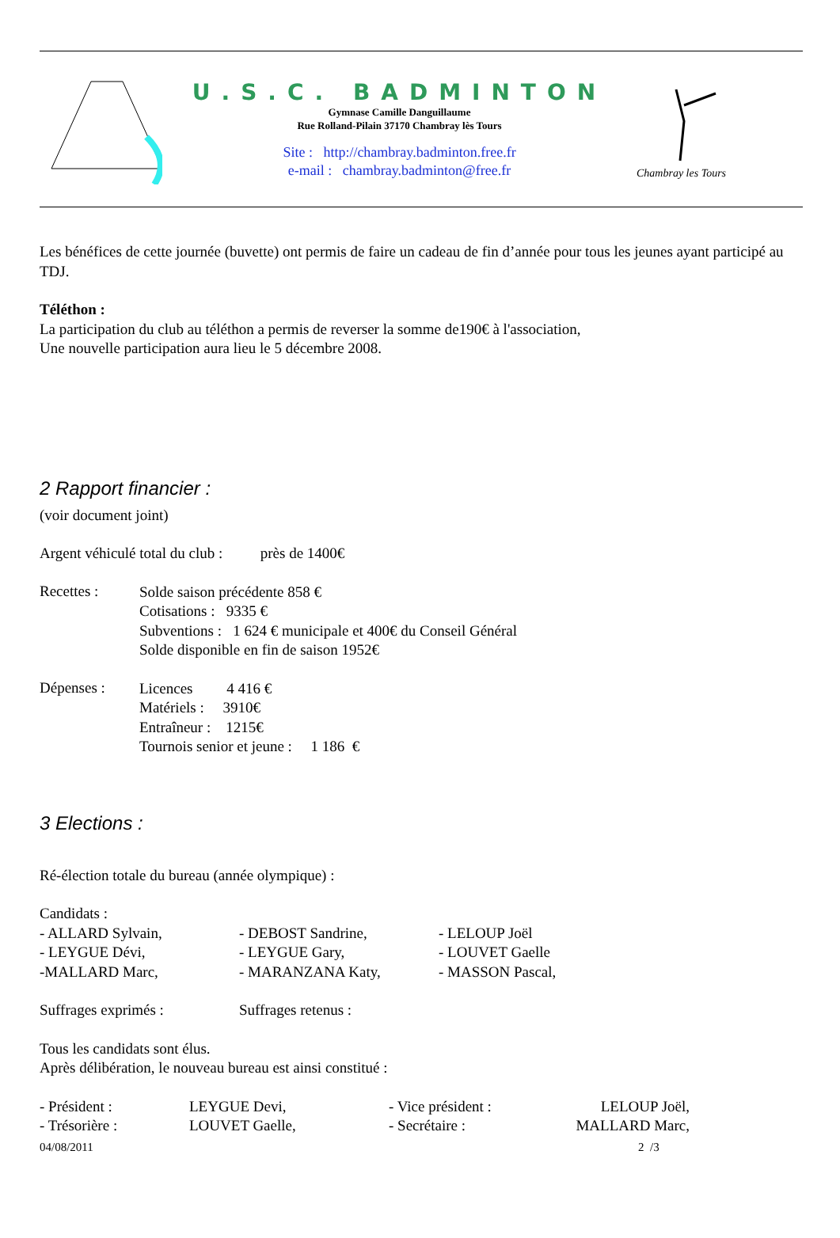U.S.C. BADMINTON
Gymnase Camille Danguillaume
Rue Rolland-Pilain 37170 Chambray lès Tours
Site : http://chambray.badminton.free.fr
e-mail : chambray.badminton@free.fr
Chambray les Tours
Les bénéfices de cette journée (buvette) ont permis de faire un cadeau de fin d’année pour tous les jeunes ayant participé au TDJ.
Téléthon :
La participation du club au téléthon a permis de reverser la somme de190€ à l'association,
Une nouvelle participation aura lieu le 5 décembre 2008.
2 Rapport financier :
(voir document joint)
Argent véhiculé total du club : près de 1400€
Recettes :
Solde saison précédente 858 €
Cotisations : 9335 €
Subventions : 1 624 € municipale et 400€ du Conseil Général
Solde disponible en fin de saison 1952€
Dépenses :
Licences 4 416 €
Matériels : 3910€
Entraîneur : 1215€
Tournois senior et jeune : 1 186 €
3 Elections :
Ré-élection totale du bureau (année olympique) :
Candidats :
- ALLARD Sylvain,
- LEYGUE Dévi,
-MALLARD Marc,
- DEBOST Sandrine,
- LEYGUE Gary,
- MARANZANA Katy,
- LELOUP Joël
- LOUVET Gaelle
- MASSON Pascal,
Suffrages exprimés : Suffrages retenus :
Tous les candidats sont élus.
Après délibération, le nouveau bureau est ainsi constitué :
- Président :
- Trésorière :
LEYGUE Devi,
LOUVET Gaelle,
- Vice président :
- Secrétaire :
LELOUP Joël,
MALLARD Marc,
04/08/2011 2 /3